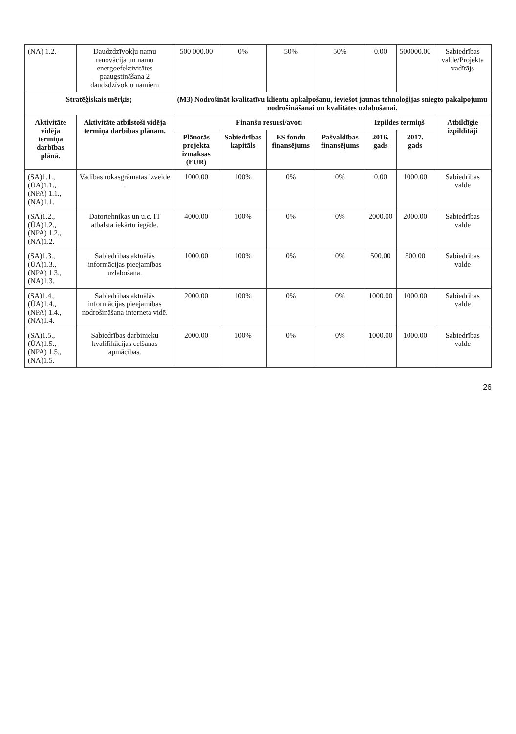| (NA) 1.2. | Daudzdzīvokļu namu renovācija un namu energoefektivitātes paaugstināšana 2 daudzdzīvokļu namiem | 500 000.00 | 0% | 50% | 50% | 0.00 | 500000.00 | Sabiedrības valde/Projekta vadītājs |
| Stratēģiskais mērķis; | | (M3) Nodrošināt kvalitatīvu klientu apkalpošanu, ieviešot jaunas tehnoloģijas sniegto pakalpojumu nodrošināšanai un kvalitātes uzlabošanai. | | | | | | |
| Aktivitāte vidēja termiņa darbības plānā. | Aktivitāte atbilstoši vidēja termiņa darbības plānam. | Finanšu resursi/avoti | | | | Izpildes termiņš | | Atbildīgie izpildītāji |
| | | Plānotās projekta izmaksas (EUR) | Sabiedrības kapitāls | ES fondu finansējums | Pašvaldības finansējums | 2016. gads | 2017. gads | |
| (SA)1.1., (ŪA)1.1., (NPA) 1.1., (NA)1.1. | Vadības rokasgrāmatas izveide . | 1000.00 | 100% | 0% | 0% | 0.00 | 1000.00 | Sabiedrības valde |
| (SA)1.2., (ŪA)1.2., (NPA) 1.2., (NA)1.2. | Datortehnikas un u.c. IT atbalsta iekārtu iegāde. | 4000.00 | 100% | 0% | 0% | 2000.00 | 2000.00 | Sabiedrības valde |
| (SA)1.3., (ŪA)1.3., (NPA) 1.3., (NA)1.3. | Sabiedrības aktuālās informācijas pieejamības uzlabošana. | 1000.00 | 100% | 0% | 0% | 500.00 | 500.00 | Sabiedrības valde |
| (SA)1.4., (ŪA)1.4., (NPA) 1.4., (NA)1.4. | Sabiedrības aktuālās informācijas pieejamības nodrošināšana interneta vidē. | 2000.00 | 100% | 0% | 0% | 1000.00 | 1000.00 | Sabiedrības valde |
| (SA)1.5., (ŪA)1.5., (NPA) 1.5., (NA)1.5. | Sabiedrības darbinieku kvalifikācijas celšanas apmācības. | 2000.00 | 100% | 0% | 0% | 1000.00 | 1000.00 | Sabiedrības valde |
26